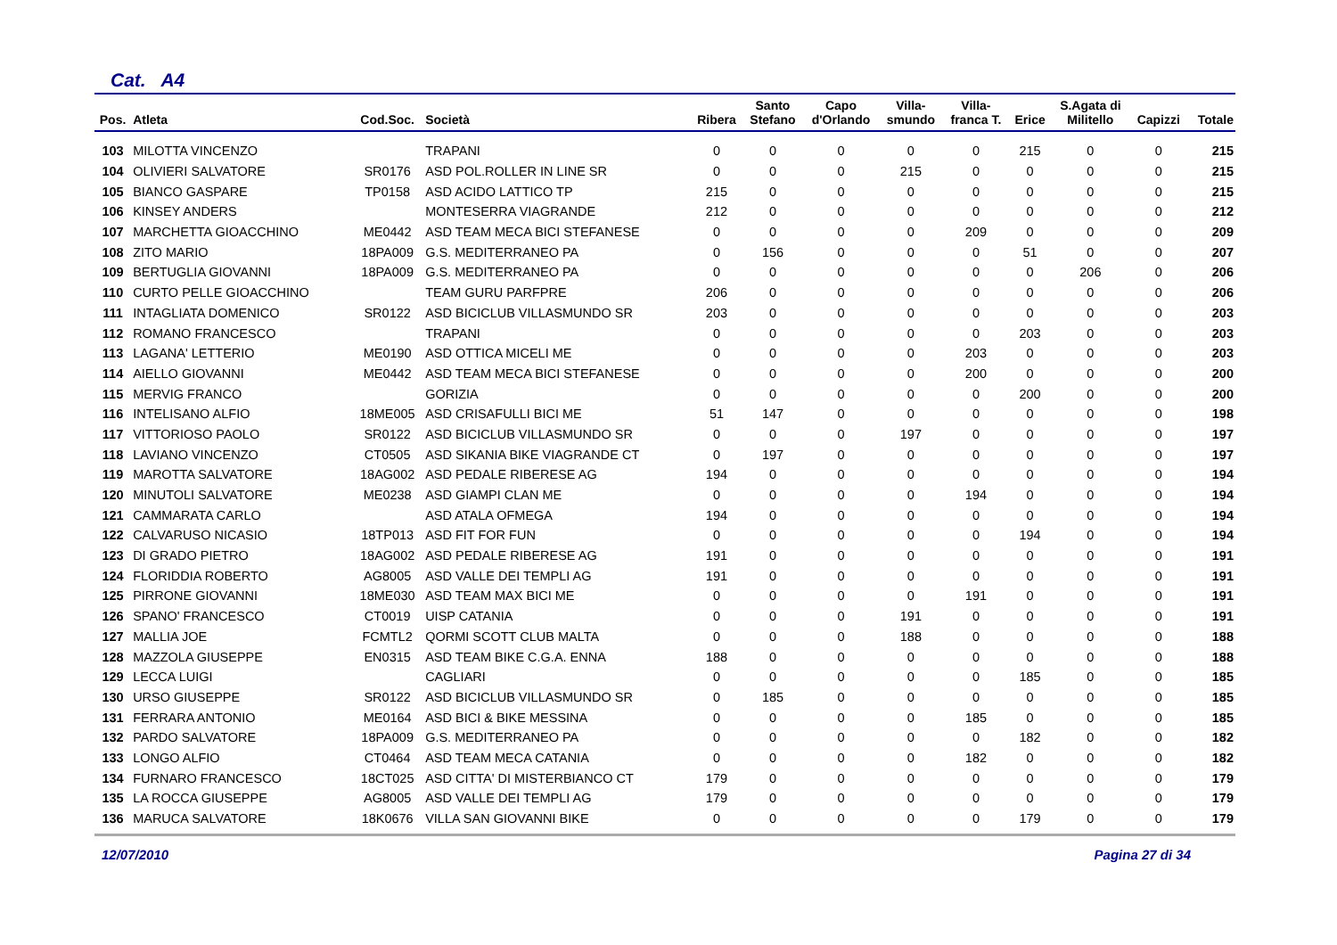Cat. A4
| Pos. | Atleta | Cod.Soc. | Società | Ribera | Santo Stefano | Capo d'Orlando | Villa- smundo | Villa- franca T. | Erice | S.Agata di Militello | Capizzi | Totale |
| --- | --- | --- | --- | --- | --- | --- | --- | --- | --- | --- | --- | --- |
| 103 | MILOTTA VINCENZO | | TRAPANI | 0 | 0 | 0 | 0 | 0 | 215 | 0 | 0 | 215 |
| 104 | OLIVIERI SALVATORE | SR0176 | ASD POL.ROLLER IN LINE SR | 0 | 0 | 0 | 215 | 0 | 0 | 0 | 0 | 215 |
| 105 | BIANCO GASPARE | TP0158 | ASD ACIDO LATTICO TP | 215 | 0 | 0 | 0 | 0 | 0 | 0 | 0 | 215 |
| 106 | KINSEY ANDERS | | MONTESERRA VIAGRANDE | 212 | 0 | 0 | 0 | 0 | 0 | 0 | 0 | 212 |
| 107 | MARCHETTA GIOACCHINO | ME0442 | ASD TEAM MECA BICI STEFANESE | 0 | 0 | 0 | 0 | 209 | 0 | 0 | 0 | 209 |
| 108 | ZITO MARIO | 18PA009 | G.S. MEDITERRANEO PA | 0 | 156 | 0 | 0 | 0 | 51 | 0 | 0 | 207 |
| 109 | BERTUGLIA GIOVANNI | 18PA009 | G.S. MEDITERRANEO PA | 0 | 0 | 0 | 0 | 0 | 0 | 206 | 0 | 206 |
| 110 | CURTO PELLE GIOACCHINO | | TEAM GURU PARFPRE | 206 | 0 | 0 | 0 | 0 | 0 | 0 | 0 | 206 |
| 111 | INTAGLIATA DOMENICO | SR0122 | ASD BICICLUB VILLASMUNDO SR | 203 | 0 | 0 | 0 | 0 | 0 | 0 | 0 | 203 |
| 112 | ROMANO FRANCESCO | | TRAPANI | 0 | 0 | 0 | 0 | 0 | 203 | 0 | 0 | 203 |
| 113 | LAGANA' LETTERIO | ME0190 | ASD OTTICA MICELI ME | 0 | 0 | 0 | 0 | 203 | 0 | 0 | 0 | 203 |
| 114 | AIELLO GIOVANNI | ME0442 | ASD TEAM MECA BICI STEFANESE | 0 | 0 | 0 | 0 | 200 | 0 | 0 | 0 | 200 |
| 115 | MERVIG FRANCO | | GORIZIA | 0 | 0 | 0 | 0 | 0 | 200 | 0 | 0 | 200 |
| 116 | INTELISANO ALFIO | 18ME005 | ASD CRISAFULLI BICI ME | 51 | 147 | 0 | 0 | 0 | 0 | 0 | 0 | 198 |
| 117 | VITTORIOSO PAOLO | SR0122 | ASD BICICLUB VILLASMUNDO SR | 0 | 0 | 0 | 197 | 0 | 0 | 0 | 0 | 197 |
| 118 | LAVIANO VINCENZO | CT0505 | ASD SIKANIA BIKE VIAGRANDE CT | 0 | 197 | 0 | 0 | 0 | 0 | 0 | 0 | 197 |
| 119 | MAROTTA SALVATORE | 18AG002 | ASD PEDALE RIBERESE AG | 194 | 0 | 0 | 0 | 0 | 0 | 0 | 0 | 194 |
| 120 | MINUTOLI SALVATORE | ME0238 | ASD GIAMPI CLAN ME | 0 | 0 | 0 | 0 | 194 | 0 | 0 | 0 | 194 |
| 121 | CAMMARATA CARLO | | ASD ATALA OFMEGA | 194 | 0 | 0 | 0 | 0 | 0 | 0 | 0 | 194 |
| 122 | CALVARUSO NICASIO | 18TP013 | ASD FIT FOR FUN | 0 | 0 | 0 | 0 | 0 | 194 | 0 | 0 | 194 |
| 123 | DI GRADO PIETRO | 18AG002 | ASD PEDALE RIBERESE AG | 191 | 0 | 0 | 0 | 0 | 0 | 0 | 0 | 191 |
| 124 | FLORIDDIA ROBERTO | AG8005 | ASD VALLE DEI TEMPLI AG | 191 | 0 | 0 | 0 | 0 | 0 | 0 | 0 | 191 |
| 125 | PIRRONE GIOVANNI | 18ME030 | ASD TEAM MAX BICI ME | 0 | 0 | 0 | 0 | 191 | 0 | 0 | 0 | 191 |
| 126 | SPANO' FRANCESCO | CT0019 | UISP CATANIA | 0 | 0 | 0 | 191 | 0 | 0 | 0 | 0 | 191 |
| 127 | MALLIA JOE | FCMTL2 | QORMI SCOTT CLUB MALTA | 0 | 0 | 0 | 188 | 0 | 0 | 0 | 0 | 188 |
| 128 | MAZZOLA GIUSEPPE | EN0315 | ASD TEAM BIKE C.G.A. ENNA | 188 | 0 | 0 | 0 | 0 | 0 | 0 | 0 | 188 |
| 129 | LECCA LUIGI | | CAGLIARI | 0 | 0 | 0 | 0 | 0 | 185 | 0 | 0 | 185 |
| 130 | URSO GIUSEPPE | SR0122 | ASD BICICLUB VILLASMUNDO SR | 0 | 185 | 0 | 0 | 0 | 0 | 0 | 0 | 185 |
| 131 | FERRARA ANTONIO | ME0164 | ASD BICI & BIKE MESSINA | 0 | 0 | 0 | 0 | 185 | 0 | 0 | 0 | 185 |
| 132 | PARDO SALVATORE | 18PA009 | G.S. MEDITERRANEO PA | 0 | 0 | 0 | 0 | 0 | 182 | 0 | 0 | 182 |
| 133 | LONGO ALFIO | CT0464 | ASD TEAM MECA CATANIA | 0 | 0 | 0 | 0 | 182 | 0 | 0 | 0 | 182 |
| 134 | FURNARO FRANCESCO | 18CT025 | ASD CITTA' DI MISTERBIANCO CT | 179 | 0 | 0 | 0 | 0 | 0 | 0 | 0 | 179 |
| 135 | LA ROCCA GIUSEPPE | AG8005 | ASD VALLE DEI TEMPLI AG | 179 | 0 | 0 | 0 | 0 | 0 | 0 | 0 | 179 |
| 136 | MARUCA SALVATORE | 18K0676 | VILLA SAN GIOVANNI BIKE | 0 | 0 | 0 | 0 | 0 | 179 | 0 | 0 | 179 |
12/07/2010 Pagina 27 di 34